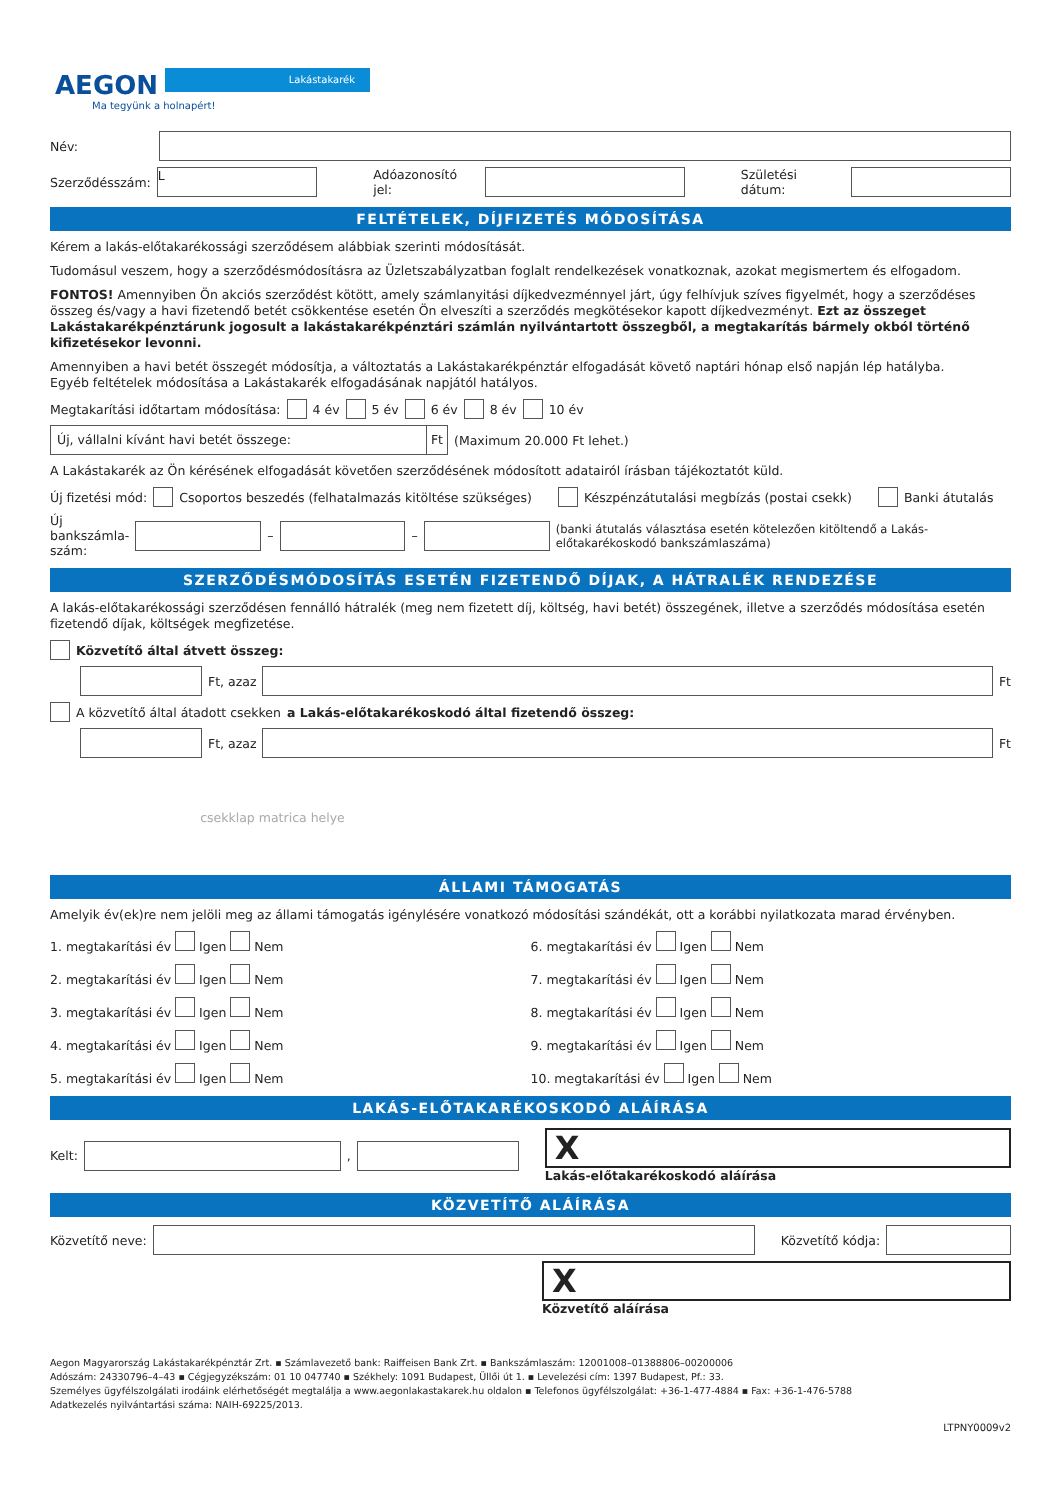AEGON Lakástakarék
Ma tegyünk a holnapért!
Név:
Szerződésszám: L Adóazonosító jel: Születési dátum:
FELTÉTELEK, DÍJFIZETÉS MÓDOSÍTÁSA
Kérem a lakás-előtakarékossági szerződésem alábbiak szerinti módosítását.
Tudomásul veszem, hogy a szerződésmódosításra az Üzletszabályzatban foglalt rendelkezések vonatkoznak, azokat megismertem és elfogadom.
FONTOS! Amennyiben Ön akciós szerződést kötött, amely számlanyitási díjkedvezménnyel járt, úgy felhívjuk szíves figyelmét, hogy a szerződéses összeg és/vagy a havi fizetendő betét csökkentése esetén Ön elveszíti a szerződés megkötésekor kapott díjkedvezményt. Ezt az összeget Lakástakarékpénztárunk jogosult a lakástakarékpénztári számlán nyilvántartott összegből, a megtakarítás bármely okból történő kifizetésekor levonni.
Amennyiben a havi betét összegét módosítja, a változtatás a Lakástakarékpénztár elfogadását követő naptári hónap első napján lép hatályba.
Egyéb feltételek módosítása a Lakástakarék elfogadásának napjától hatályos.
Megtakarítási időtartam módosítása: 4 év 5 év 6 év 8 év 10 év
Új, vállalni kívánt havi betét összege: Ft (Maximum 20.000 Ft lehet.)
A Lakástakarék az Ön kérésének elfogadását követően szerződésének módosított adatairól írásban tájékoztatót küld.
Új fizetési mód: Csoportos beszedés (felhatalmazás kitöltése szükséges) Készpénzátutalási megbízás (postai csekk) Banki átutalás
Új bankszámla-
szám: – – (banki átutalás választása esetén kötelezően kitöltendő a Lakás-előtakarékoskodó bankszámlaszáma)
SZERZŐDÉSMÓDOSÍTÁS ESETÉN FIZETENDŐ DÍJAK, A HÁTRALÉK RENDEZÉSE
A lakás-előtakarékossági szerződésen fennálló hátralék (meg nem fizetett díj, költség, havi betét) összegének, illetve a szerződés módosítása esetén fizetendő díjak, költségek megfizetése.
Közvetítő által átvett összeg:
Ft, azaz Ft
A közvetítő által átadott csekken a Lakás-előtakarékoskodó által fizetendő összeg:
Ft, azaz Ft
csekklap matrica helye
ÁLLAMI TÁMOGATÁS
Amelyik év(ek)re nem jelöli meg az állami támogatás igénylésére vonatkozó módosítási szándékát, ott a korábbi nyilatkozata marad érvényben.
1. megtakarítási év Igen Nem
6. megtakarítási év Igen Nem
2. megtakarítási év Igen Nem
7. megtakarítási év Igen Nem
3. megtakarítási év Igen Nem
8. megtakarítási év Igen Nem
4. megtakarítási év Igen Nem
9. megtakarítási év Igen Nem
5. megtakarítási év Igen Nem
10. megtakarítási év Igen Nem
LAKÁS-ELŐTAKARÉKOSKODÓ ALÁÍRÁSA
Kelt: ,
X
Lakás-előtakarékoskodó aláírása
KÖZVETÍTŐ ALÁÍRÁSA
Közvetítő neve: Közvetítő kódja:
X
Közvetítő aláírása
Aegon Magyarország Lakástakarékpénztár Zrt. ▪ Számlavezető bank: Raiffeisen Bank Zrt. ▪ Bankszámlaszám: 12001008–01388806–00200006
Adószám: 24330796–4–43 ▪ Cégjegyzékszám: 01 10 047740 ▪ Székhely: 1091 Budapest, Üllői út 1. ▪ Levelezési cím: 1397 Budapest, Pf.: 33.
Személyes ügyfélszolgálati irodáink elérhetőségét megtalálja a www.aegonlakastakarek.hu oldalon ▪ Telefonos ügyfélszolgálat: +36-1-477-4884 ▪ Fax: +36-1-476-5788
Adatkezelés nyilvántartási száma: NAIH-69225/2013.
LTPNY0009v2